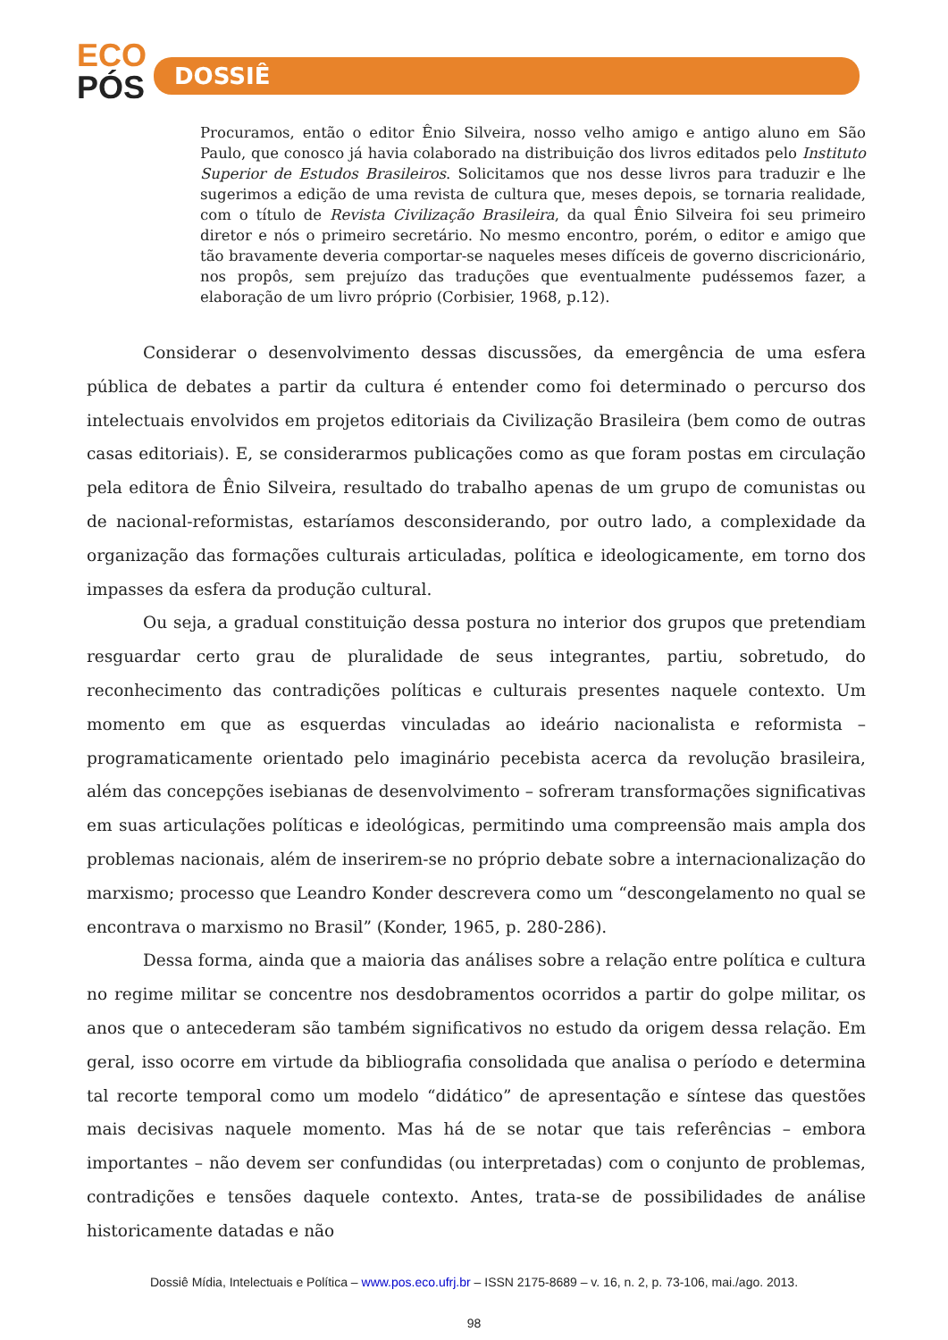ECO
PÓS
DOSSIÊ
Procuramos, então o editor Ênio Silveira, nosso velho amigo e antigo aluno em São Paulo, que conosco já havia colaborado na distribuição dos livros editados pelo Instituto Superior de Estudos Brasileiros. Solicitamos que nos desse livros para traduzir e lhe sugerimos a edição de uma revista de cultura que, meses depois, se tornaria realidade, com o título de Revista Civilização Brasileira, da qual Ênio Silveira foi seu primeiro diretor e nós o primeiro secretário. No mesmo encontro, porém, o editor e amigo que tão bravamente deveria comportar-se naqueles meses difíceis de governo discricionário, nos propôs, sem prejuízo das traduções que eventualmente pudéssemos fazer, a elaboração de um livro próprio (Corbisier, 1968, p.12).
Considerar o desenvolvimento dessas discussões, da emergência de uma esfera pública de debates a partir da cultura é entender como foi determinado o percurso dos intelectuais envolvidos em projetos editoriais da Civilização Brasileira (bem como de outras casas editoriais). E, se considerarmos publicações como as que foram postas em circulação pela editora de Ênio Silveira, resultado do trabalho apenas de um grupo de comunistas ou de nacional-reformistas, estaríamos desconsiderando, por outro lado, a complexidade da organização das formações culturais articuladas, política e ideologicamente, em torno dos impasses da esfera da produção cultural.
Ou seja, a gradual constituição dessa postura no interior dos grupos que pretendiam resguardar certo grau de pluralidade de seus integrantes, partiu, sobretudo, do reconhecimento das contradições políticas e culturais presentes naquele contexto. Um momento em que as esquerdas vinculadas ao ideário nacionalista e reformista – programaticamente orientado pelo imaginário pecebista acerca da revolução brasileira, além das concepções isebianas de desenvolvimento – sofreram transformações significativas em suas articulações políticas e ideológicas, permitindo uma compreensão mais ampla dos problemas nacionais, além de inserirem-se no próprio debate sobre a internacionalização do marxismo; processo que Leandro Konder descrevera como um “descongelamento no qual se encontrava o marxismo no Brasil” (Konder, 1965, p. 280-286).
Dessa forma, ainda que a maioria das análises sobre a relação entre política e cultura no regime militar se concentre nos desdobramentos ocorridos a partir do golpe militar, os anos que o antecederam são também significativos no estudo da origem dessa relação. Em geral, isso ocorre em virtude da bibliografia consolidada que analisa o período e determina tal recorte temporal como um modelo “didático” de apresentação e síntese das questões mais decisivas naquele momento. Mas há de se notar que tais referências – embora importantes – não devem ser confundidas (ou interpretadas) com o conjunto de problemas, contradições e tensões daquele contexto. Antes, trata-se de possibilidades de análise historicamente datadas e não
Dossiê Mídia, Intelectuais e Política – www.pos.eco.ufrj.br – ISSN 2175-8689 – v. 16, n. 2, p. 73-106, mai./ago. 2013.
98